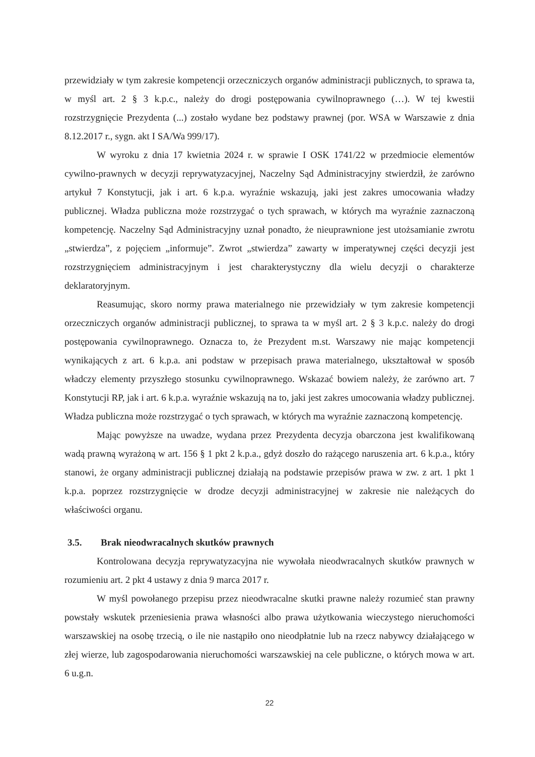przewidziały w tym zakresie kompetencji orzeczniczych organów administracji publicznych, to sprawa ta, w myśl art. 2 § 3 k.p.c., należy do drogi postępowania cywilnoprawnego (…). W tej kwestii rozstrzygnięcie Prezydenta (...) zostało wydane bez podstawy prawnej (por. WSA w Warszawie z dnia 8.12.2017 r., sygn. akt I SA/Wa 999/17).
W wyroku z dnia 17 kwietnia 2024 r. w sprawie I OSK 1741/22 w przedmiocie elementów cywilno-prawnych w decyzji reprywatyzacyjnej, Naczelny Sąd Administracyjny stwierdził, że zarówno artykuł 7 Konstytucji, jak i art. 6 k.p.a. wyraźnie wskazują, jaki jest zakres umocowania władzy publicznej. Władza publiczna może rozstrzygać o tych sprawach, w których ma wyraźnie zaznaczoną kompetencję. Naczelny Sąd Administracyjny uznał ponadto, że nieuprawnione jest utożsamianie zwrotu „stwierdza”, z pojęciem „informuje”. Zwrot „stwierdza” zawarty w imperatywnej części decyzji jest rozstrzygnięciem administracyjnym i jest charakterystyczny dla wielu decyzji o charakterze deklaratoryjnym.
Reasumując, skoro normy prawa materialnego nie przewidziały w tym zakresie kompetencji orzeczniczych organów administracji publicznej, to sprawa ta w myśl art. 2 § 3 k.p.c. należy do drogi postępowania cywilnoprawnego. Oznacza to, że Prezydent m.st. Warszawy nie mając kompetencji wynikających z art. 6 k.p.a. ani podstaw w przepisach prawa materialnego, ukształtował w sposób władczy elementy przyszłego stosunku cywilnoprawnego. Wskazać bowiem należy, że zarówno art. 7 Konstytucji RP, jak i art. 6 k.p.a. wyraźnie wskazują na to, jaki jest zakres umocowania władzy publicznej. Władza publiczna może rozstrzygać o tych sprawach, w których ma wyraźnie zaznaczoną kompetencję.
Mając powyższe na uwadze, wydana przez Prezydenta decyzja obarczona jest kwalifikowaną wadą prawną wyrażoną w art. 156 § 1 pkt 2 k.p.a., gdyż doszło do rażącego naruszenia art. 6 k.p.a., który stanowi, że organy administracji publicznej działają na podstawie przepisów prawa w zw. z art. 1 pkt 1 k.p.a. poprzez rozstrzygnięcie w drodze decyzji administracyjnej w zakresie nie należących do właściwości organu.
3.5. Brak nieodwracalnych skutków prawnych
Kontrolowana decyzja reprywatyzacyjna nie wywołała nieodwracalnych skutków prawnych w rozumieniu art. 2 pkt 4 ustawy z dnia 9 marca 2017 r.
W myśl powołanego przepisu przez nieodwracalne skutki prawne należy rozumieć stan prawny powstały wskutek przeniesienia prawa własności albo prawa użytkowania wieczystego nieruchomości warszawskiej na osobę trzecią, o ile nie nastąpiło ono nieodpłatnie lub na rzecz nabywcy działającego w złej wierze, lub zagospodarowania nieruchomości warszawskiej na cele publiczne, o których mowa w art. 6 u.g.n.
22